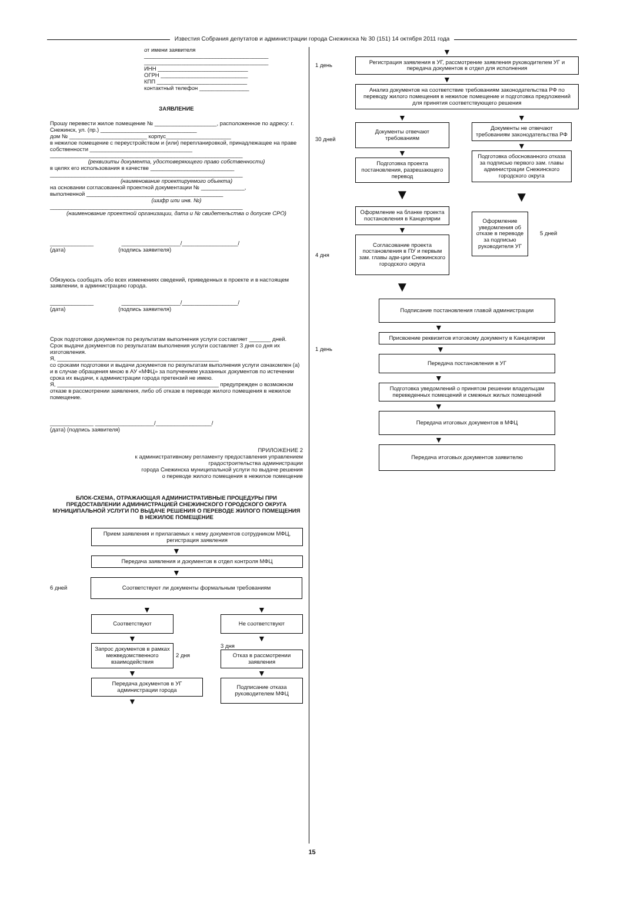Известия Собрания депутатов и администрации города Снежинска № 30 (151) 14 октября 2011 года
от имени заявителя
________________________________________
________________________________________
ИНН _____________________________
ОГРН ____________________________
КПП _____________________________
контактный телефон ________________
ЗАЯВЛЕНИЕ
Прошу перевести жилое помещение № ____________________, расположенное по адресу: г. Снежинск, ул. (пр.) _______________________________
дом № _________________________ корпус_____________________
в нежилое помещение с переустройством и (или) перепланировкой, принадлежащее на праве собственности _________________________________
______________________________________________________________
(реквизиты документа, удостоверяющего право собственности)
в целях его использования в качестве ___________________________
______________________________________________________________
(наименование проектируемого объекта)
на основании согласованной проектной документации № ______________,
выполненной ____________________________________________
(шифр или инв. №)
______________________________________________________________
(наименование проектной организации, дата и № свидетельства о допуске СРО)
______________ ___________________/__________________/
(дата) (подпись заявителя)
Обязуюсь сообщать обо всех изменениях сведений, приведенных в проекте и в настоящем заявлении, в администрацию города.
______________ ___________________/__________________/
(дата) (подпись заявителя)
Срок подготовки документов по результатам выполнения услуги составляет _______ дней.
Срок выдачи документов по результатам выполнения услуги составляет 3 дня со дня их изготовления.
Я, ____________________________________________________
со сроками подготовки и выдачи документов по результатам выполнения услуги ознакомлен (а) и в случае обращения мною в АУ «МФЦ» за получением указанных документов по истечении срока их выдачи, к администрации города претензий не имею.
Я, ____________________________________________________ предупрежден о возможном отказе в рассмотрении заявления, либо об отказе в переводе жилого помещения в нежилое помещение.
______________ ___________________/__________________/
(дата) (подпись заявителя)
ПРИЛОЖЕНИЕ 2
к административному регламенту предоставления управлением
градостроительства администрации
города Снежинска муниципальной услуги по выдаче решения
о переводе жилого помещения в нежилое помещение
БЛОК-СХЕМА, ОТРАЖАЮЩАЯ АДМИНИСТРАТИВНЫЕ ПРОЦЕДУРЫ ПРИ ПРЕДОСТАВЛЕНИИ АДМИНИСТРАЦИЕЙ СНЕЖИНСКОГО ГОРОДСКОГО ОКРУГА МУНИЦИПАЛЬНОЙ УСЛУГИ ПО ВЫДАЧЕ РЕШЕНИЯ О ПЕРЕВОДЕ ЖИЛОГО ПОМЕЩЕНИЯ В НЕЖИЛОЕ ПОМЕЩЕНИЕ
Прием заявления и прилагаемых к нему документов сотрудником МФЦ, регистрация заявления
▼
Передача заявления и документов в отдел контроля МФЦ
▼
6 дней
Соответствуют ли документы формальным требованиям
▼
Соответствуют
▼
Запрос документов в рамках межведомственного взаимодействия
2 дня
▼
Передача документов в УГ администрации города
▼
▼
Не соответствуют
▼
3 дня
Отказ в рассмотрении заявления
▼
Подписание отказа руководителем МФЦ
▼
1 день
Регистрация заявления в УГ, рассмотрение заявления руководителем УГ и передача документов в отдел для исполнения
▼
Анализ документов на соответствие требованиям законодательства РФ по переводу жилого помещения в нежилое помещение и подготовка предложений для принятия соответствующего решения
30 дней
4 дня
▼
Документы отвечают требованиям
▼
Подготовка проекта постановления, разрешающего перевод
▼
Оформление на бланке проекта постановления в Канцелярии
▼
Согласование проекта постановления в ПУ и первым зам. главы адм-ции Снежинского городского округа
▼
▼
Документы не отвечают требованиям законодательства РФ
▼
Подготовка обоснованного отказа за подписью первого зам. главы администрации Снежинского городского округа
▼
Оформление уведомления об отказе в переводе за подписью руководителя УГ
5 дней
Подписание постановления главой администрации
▼
Присвоение реквизитов итоговому документу в Канцелярии
1 день
▼
Передача постановления в УГ
▼
Подготовка уведомлений о принятом решении владельцам переведенных помещений и смежных жилых помещений
▼
Передача итоговых документов в МФЦ
▼
Передача итоговых документов заявителю
15